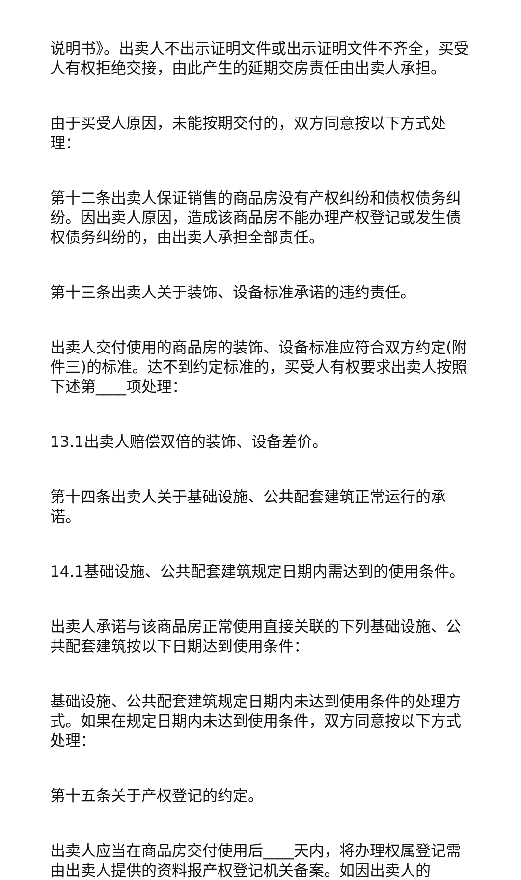说明书》。出卖人不出示证明文件或出示证明文件不齐全，买受人有权拒绝交接，由此产生的延期交房责任由出卖人承担。
由于买受人原因，未能按期交付的，双方同意按以下方式处理：
第十二条出卖人保证销售的商品房没有产权纠纷和债权债务纠纷。因出卖人原因，造成该商品房不能办理产权登记或发生债权债务纠纷的，由出卖人承担全部责任。
第十三条出卖人关于装饰、设备标准承诺的违约责任。
出卖人交付使用的商品房的装饰、设备标准应符合双方约定(附件三)的标准。达不到约定标准的，买受人有权要求出卖人按照下述第____项处理：
13.1出卖人赔偿双倍的装饰、设备差价。
第十四条出卖人关于基础设施、公共配套建筑正常运行的承诺。
14.1基础设施、公共配套建筑规定日期内需达到的使用条件。
出卖人承诺与该商品房正常使用直接关联的下列基础设施、公共配套建筑按以下日期达到使用条件：
基础设施、公共配套建筑规定日期内未达到使用条件的处理方式。如果在规定日期内未达到使用条件，双方同意按以下方式处理：
第十五条关于产权登记的约定。
出卖人应当在商品房交付使用后____天内，将办理权属登记需由出卖人提供的资料报产权登记机关备案。如因出卖人的